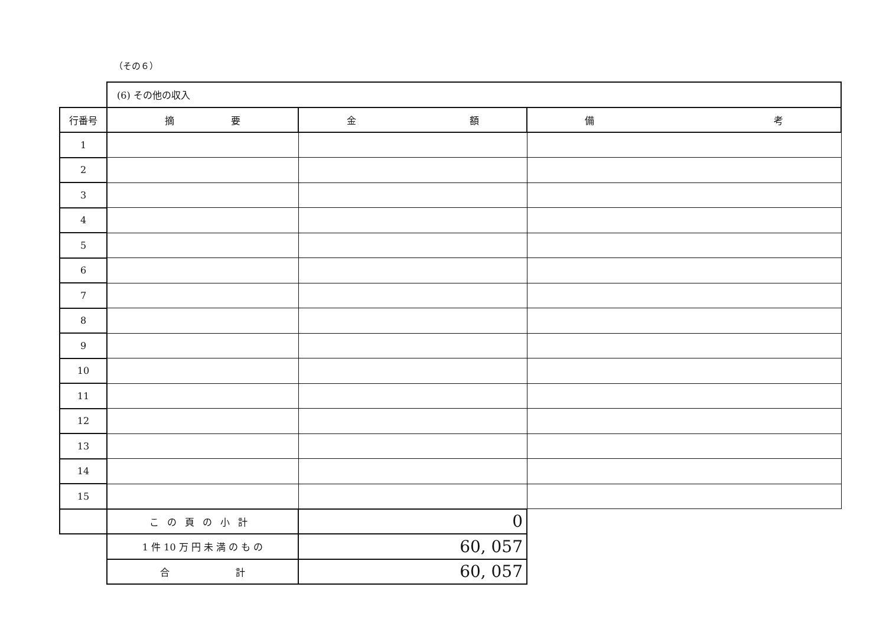（その６）
| | (6) その他の収入 | | |
| 行番号 | 摘 要 | 金 額 | 備 考 |
| 1 | | | |
| 2 | | | |
| 3 | | | |
| 4 | | | |
| 5 | | | |
| 6 | | | |
| 7 | | | |
| 8 | | | |
| 9 | | | |
| 10 | | | |
| 11 | | | |
| 12 | | | |
| 13 | | | |
| 14 | | | |
| 15 | | | |
| | この頁の小計 | 0 | |
| | 1 件 10 万 円 未 満 の も の | 60, 057 | |
| | 合 計 | 60, 057 | |